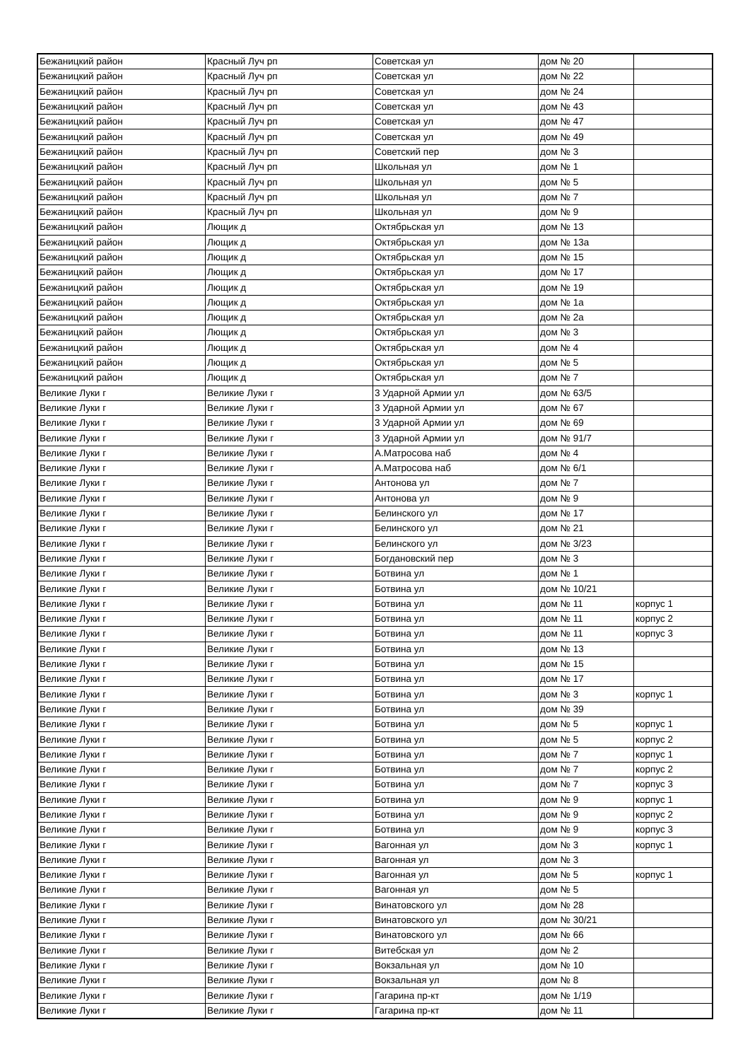| Бежаницкий район | Красный Луч рп | Советская ул | дом № 20 | |
| Бежаницкий район | Красный Луч рп | Советская ул | дом № 22 | |
| Бежаницкий район | Красный Луч рп | Советская ул | дом № 24 | |
| Бежаницкий район | Красный Луч рп | Советская ул | дом № 43 | |
| Бежаницкий район | Красный Луч рп | Советская ул | дом № 47 | |
| Бежаницкий район | Красный Луч рп | Советская ул | дом № 49 | |
| Бежаницкий район | Красный Луч рп | Советский пер | дом № 3 | |
| Бежаницкий район | Красный Луч рп | Школьная ул | дом № 1 | |
| Бежаницкий район | Красный Луч рп | Школьная ул | дом № 5 | |
| Бежаницкий район | Красный Луч рп | Школьная ул | дом № 7 | |
| Бежаницкий район | Красный Луч рп | Школьная ул | дом № 9 | |
| Бежаницкий район | Лющик д | Октябрьская ул | дом № 13 | |
| Бежаницкий район | Лющик д | Октябрьская ул | дом № 13а | |
| Бежаницкий район | Лющик д | Октябрьская ул | дом № 15 | |
| Бежаницкий район | Лющик д | Октябрьская ул | дом № 17 | |
| Бежаницкий район | Лющик д | Октябрьская ул | дом № 19 | |
| Бежаницкий район | Лющик д | Октябрьская ул | дом № 1а | |
| Бежаницкий район | Лющик д | Октябрьская ул | дом № 2а | |
| Бежаницкий район | Лющик д | Октябрьская ул | дом № 3 | |
| Бежаницкий район | Лющик д | Октябрьская ул | дом № 4 | |
| Бежаницкий район | Лющик д | Октябрьская ул | дом № 5 | |
| Бежаницкий район | Лющик д | Октябрьская ул | дом № 7 | |
| Великие Луки г | Великие Луки г | 3 Ударной Армии ул | дом № 63/5 | |
| Великие Луки г | Великие Луки г | 3 Ударной Армии ул | дом № 67 | |
| Великие Луки г | Великие Луки г | 3 Ударной Армии ул | дом № 69 | |
| Великие Луки г | Великие Луки г | 3 Ударной Армии ул | дом № 91/7 | |
| Великие Луки г | Великие Луки г | А.Матросова наб | дом № 4 | |
| Великие Луки г | Великие Луки г | А.Матросова наб | дом № 6/1 | |
| Великие Луки г | Великие Луки г | Антонова ул | дом № 7 | |
| Великие Луки г | Великие Луки г | Антонова ул | дом № 9 | |
| Великие Луки г | Великие Луки г | Белинского ул | дом № 17 | |
| Великие Луки г | Великие Луки г | Белинского ул | дом № 21 | |
| Великие Луки г | Великие Луки г | Белинского ул | дом № 3/23 | |
| Великие Луки г | Великие Луки г | Богдановский пер | дом № 3 | |
| Великие Луки г | Великие Луки г | Ботвина ул | дом № 1 | |
| Великие Луки г | Великие Луки г | Ботвина ул | дом № 10/21 | |
| Великие Луки г | Великие Луки г | Ботвина ул | дом № 11 | корпус 1 |
| Великие Луки г | Великие Луки г | Ботвина ул | дом № 11 | корпус 2 |
| Великие Луки г | Великие Луки г | Ботвина ул | дом № 11 | корпус 3 |
| Великие Луки г | Великие Луки г | Ботвина ул | дом № 13 | |
| Великие Луки г | Великие Луки г | Ботвина ул | дом № 15 | |
| Великие Луки г | Великие Луки г | Ботвина ул | дом № 17 | |
| Великие Луки г | Великие Луки г | Ботвина ул | дом № 3 | корпус 1 |
| Великие Луки г | Великие Луки г | Ботвина ул | дом № 39 | |
| Великие Луки г | Великие Луки г | Ботвина ул | дом № 5 | корпус 1 |
| Великие Луки г | Великие Луки г | Ботвина ул | дом № 5 | корпус 2 |
| Великие Луки г | Великие Луки г | Ботвина ул | дом № 7 | корпус 1 |
| Великие Луки г | Великие Луки г | Ботвина ул | дом № 7 | корпус 2 |
| Великие Луки г | Великие Луки г | Ботвина ул | дом № 7 | корпус 3 |
| Великие Луки г | Великие Луки г | Ботвина ул | дом № 9 | корпус 1 |
| Великие Луки г | Великие Луки г | Ботвина ул | дом № 9 | корпус 2 |
| Великие Луки г | Великие Луки г | Ботвина ул | дом № 9 | корпус 3 |
| Великие Луки г | Великие Луки г | Вагонная ул | дом № 3 | корпус 1 |
| Великие Луки г | Великие Луки г | Вагонная ул | дом № 3 | |
| Великие Луки г | Великие Луки г | Вагонная ул | дом № 5 | корпус 1 |
| Великие Луки г | Великие Луки г | Вагонная ул | дом № 5 | |
| Великие Луки г | Великие Луки г | Винатовского ул | дом № 28 | |
| Великие Луки г | Великие Луки г | Винатовского ул | дом № 30/21 | |
| Великие Луки г | Великие Луки г | Винатовского ул | дом № 66 | |
| Великие Луки г | Великие Луки г | Витебская ул | дом № 2 | |
| Великие Луки г | Великие Луки г | Вокзальная ул | дом № 10 | |
| Великие Луки г | Великие Луки г | Вокзальная ул | дом № 8 | |
| Великие Луки г | Великие Луки г | Гагарина пр-кт | дом № 1/19 | |
| Великие Луки г | Великие Луки г | Гагарина пр-кт | дом № 11 | |